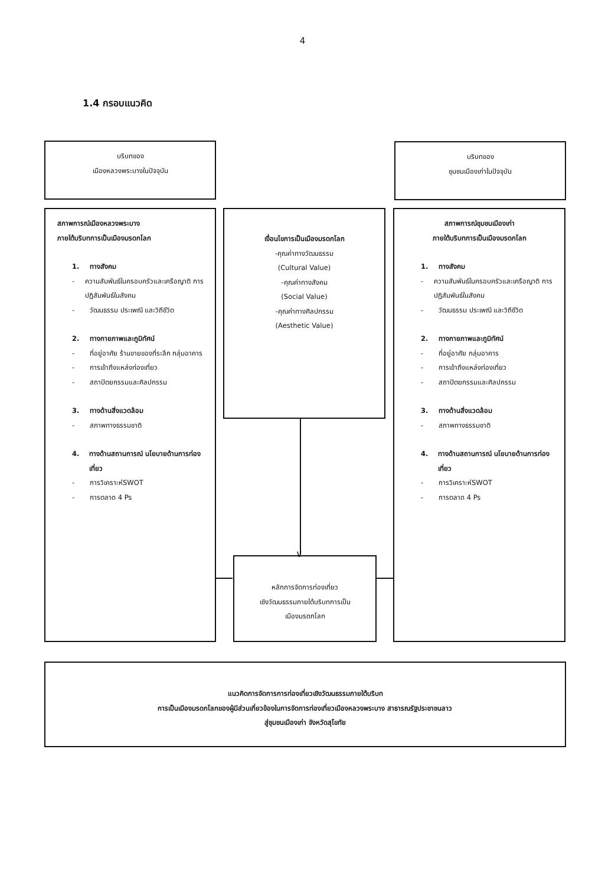4
1.4 กรอบแนวคิด
บริบทของ
เมืองหลวงพระบางในปัจจุบัน
บริบทของ
ชุมชนเมืองเก่าในปัจจุบัน
สภาพการณ์เมืองหลวงพระบาง
ภายใต้บริบทการเป็นเมืองมรดกโลก
1. ทางสังคม
- ความสัมพันธ์ในครอบครัวและเครือญาติ การปฏิสัมพันธ์ในสังคม
- วัฒนธรรม ประเพณี และวิถีชีวิต
2. ทางกายภาพและภูมิทัศน์
- ที่อยู่อาศัย ร้านขายของที่ระลึก กลุ่มอาคาร
- การเข้าถึงแหล่งท่องเที่ยว
- สถาปัตยกรรมและศิลปกรรม
3. ทางด้านสิ่งแวดล้อม
- สภาพทางธรรมชาติ
4. ทางด้านสถานการณ์ นโยบายด้านการท่องเที่ยว
- การวิเคราะห์SWOT
- การตลาด 4 Ps
เงื่อนไขการเป็นเมืองมรดกโลก
-คุณค่าทางวัฒนธรรม
(Cultural Value)
-คุณค่าทางสังคม
(Social Value)
-คุณค่าทางศิลปกรรม
(Aesthetic Value)
สภาพการณ์ชุมชนเมืองเก่า
ภายใต้บริบทการเป็นเมืองมรดกโลก
1. ทางสังคม
- ความสัมพันธ์ในครอบครัวและเครือญาติ การปฏิสัมพันธ์ในสังคม
- วัฒนธรรม ประเพณี และวิถีชีวิต
2. ทางกายภาพและภูมิทัศน์
- ที่อยู่อาศัย กลุ่มอาคาร
- การเข้าถึงแหล่งท่องเที่ยว
- สถาปัตยกรรมและศิลปกรรม
3. ทางด้านสิ่งแวดล้อม
- สภาพทางธรรมชาติ
4. ทางด้านสถานการณ์ นโยบายด้านการท่องเที่ยว
- การวิเคราะห์SWOT
- การตลาด 4 Ps
∨
หลักการจัดการท่องเที่ยว
เชิงวัฒนธรรมภายใต้บริบทการเป็น
เมืองมรดกโลก
แนวคิดการจัดการการท่องเที่ยวเชิงวัฒนธรรมภายใต้บริบท
การเป็นเมืองมรดกโลกของผู้มีส่วนเกี่ยวข้องในการจัดการท่องเที่ยวเมืองหลวงพระบาง สาธารณรัฐประชาชนลาว
สู่ชุมชนเมืองเก่า จังหวัดสุโขทัย